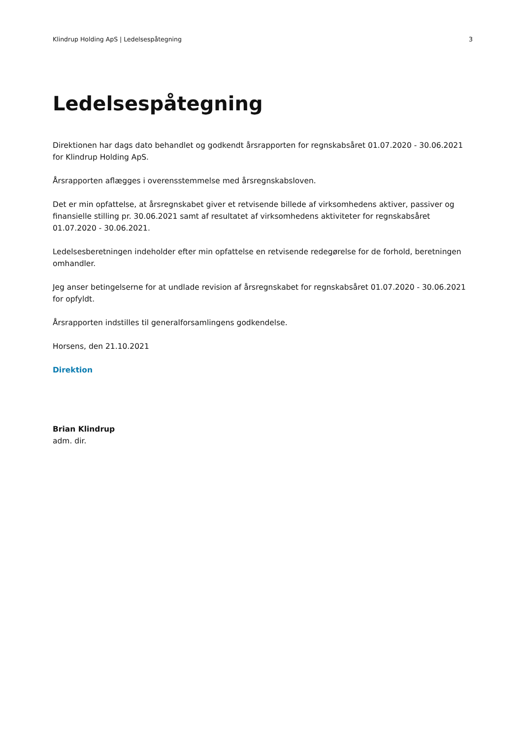Klindrup Holding ApS | Ledelsespåtegning 3
Ledelsespåtegning
Direktionen har dags dato behandlet og godkendt årsrapporten for regnskabsåret 01.07.2020 - 30.06.2021 for Klindrup Holding ApS.
Årsrapporten aflægges i overensstemmelse med årsregnskabsloven.
Det er min opfattelse, at årsregnskabet giver et retvisende billede af virksomhedens aktiver, passiver og finansielle stilling pr. 30.06.2021 samt af resultatet af virksomhedens aktiviteter for regnskabsåret 01.07.2020 - 30.06.2021.
Ledelsesberetningen indeholder efter min opfattelse en retvisende redegørelse for de forhold, beretningen omhandler.
Jeg anser betingelserne for at undlade revision af årsregnskabet for regnskabsåret 01.07.2020 - 30.06.2021 for opfyldt.
Årsrapporten indstilles til generalforsamlingens godkendelse.
Horsens, den 21.10.2021
Direktion
Brian Klindrup
adm. dir.